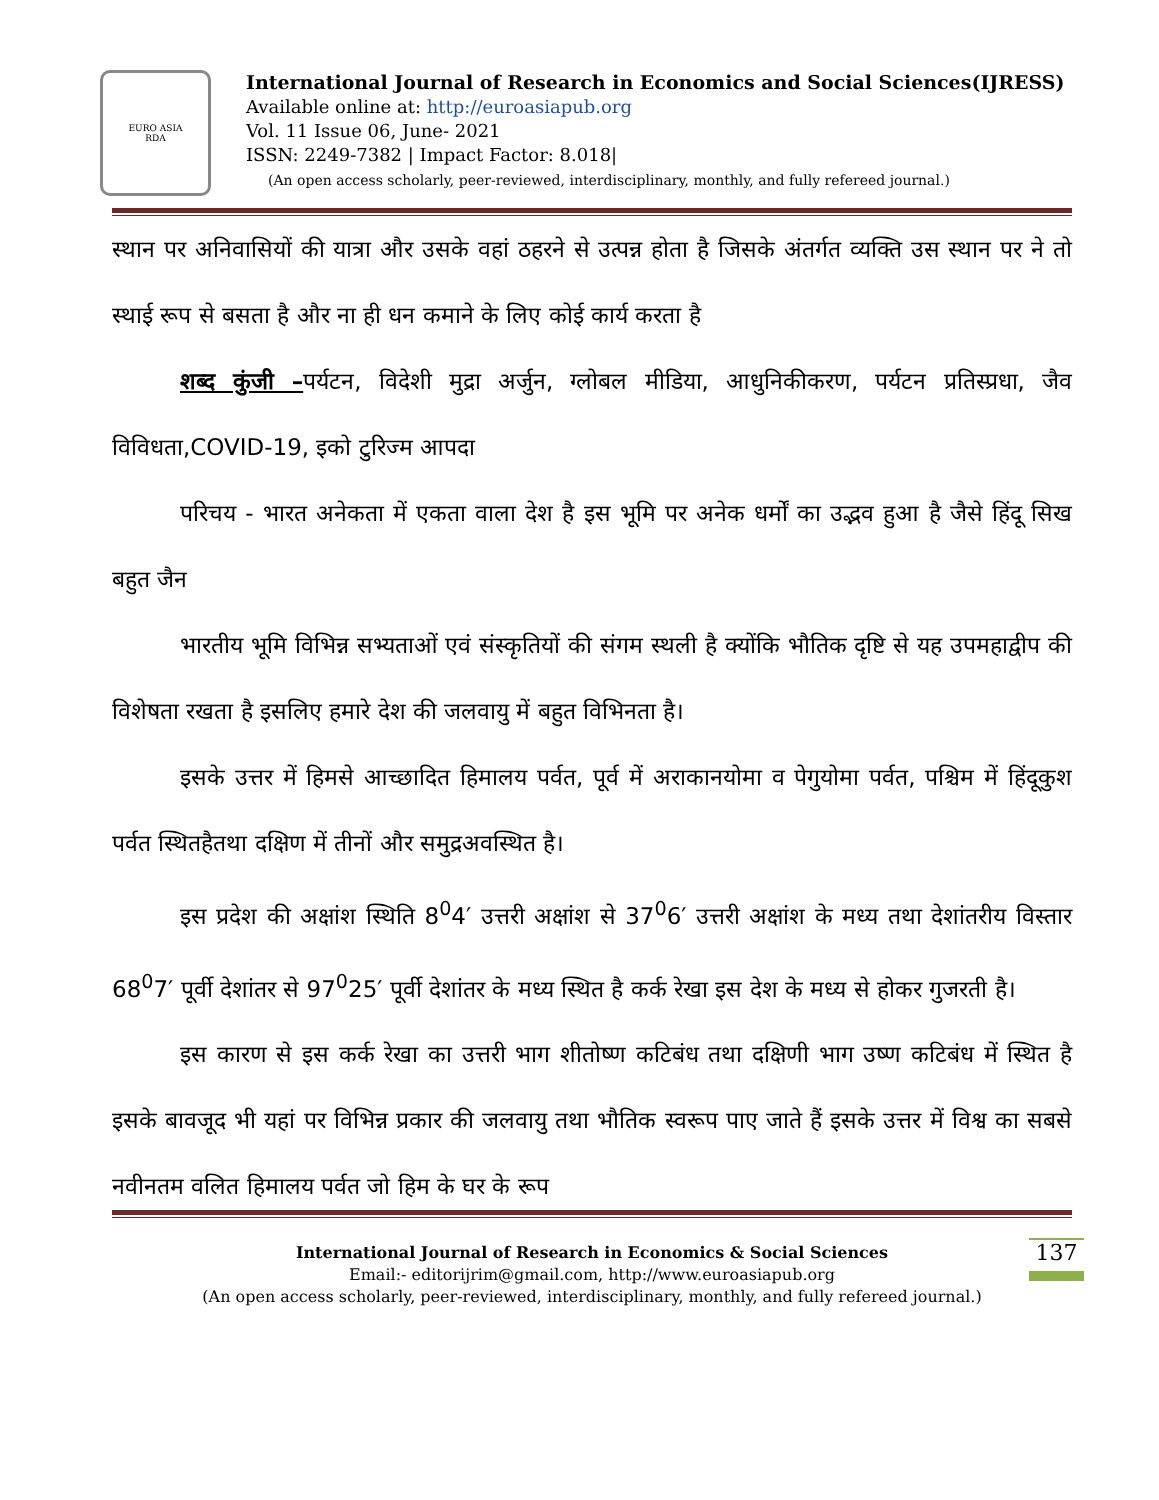EURO ASIA
RDA
International Journal of Research in Economics and Social Sciences(IJRESS)
Available online at: http://euroasiapub.org
Vol. 11 Issue 06, June- 2021
ISSN: 2249-7382 | Impact Factor: 8.018|
(An open access scholarly, peer-reviewed, interdisciplinary, monthly, and fully refereed journal.)
स्थान पर अनिवासियों की यात्रा और उसके वहां ठहरने से उत्पन्न होता है जिसके अंतर्गत व्यक्ति उस स्थान पर ने तो स्थाई रूप से बसता है और ना ही धन कमाने के लिए कोई कार्य करता है
शब्द कुंजी –पर्यटन, विदेशी मुद्रा अर्जुन, ग्लोबल मीडिया, आधुनिकीकरण, पर्यटन प्रतिस्प्रधा, जैव विविधता,COVID-19, इको टुरिज्म आपदा
परिचय - भारत अनेकता में एकता वाला देश है इस भूमि पर अनेक धर्मों का उद्भव हुआ है जैसे हिंदू सिख बहुत जैन
भारतीय भूमि विभिन्न सभ्यताओं एवं संस्कृतियों की संगम स्थली है क्योंकि भौतिक दृष्टि से यह उपमहाद्वीप की विशेषता रखता है इसलिए हमारे देश की जलवायु में बहुत विभिनता है।
इसके उत्तर में हिमसे आच्छादित हिमालय पर्वत, पूर्व में अराकानयोमा व पेगुयोमा पर्वत, पश्चिम में हिंदूकुश पर्वत स्थितहैतथा दक्षिण में तीनों और समुद्रअवस्थित है।
इस प्रदेश की अक्षांश स्थिति 8<sup>0</sup>4′ उत्तरी अक्षांश से 37<sup>0</sup>6′ उत्तरी अक्षांश के मध्य तथा देशांतरीय विस्तार 68<sup>0</sup>7′ पूर्वी देशांतर से 97<sup>0</sup>25′ पूर्वी देशांतर के मध्य स्थित है कर्क रेखा इस देश के मध्य से होकर गुजरती है।
इस कारण से इस कर्क रेखा का उत्तरी भाग शीतोष्ण कटिबंध तथा दक्षिणी भाग उष्ण कटिबंध में स्थित है इसके बावजूद भी यहां पर विभिन्न प्रकार की जलवायु तथा भौतिक स्वरूप पाए जाते हैं इसके उत्तर में विश्व का सबसे नवीनतम वलित हिमालय पर्वत जो हिम के घर के रूप
International Journal of Research in Economics & Social Sciences
Email:- editorijrim@gmail.com, http://www.euroasiapub.org
(An open access scholarly, peer-reviewed, interdisciplinary, monthly, and fully refereed journal.)
137